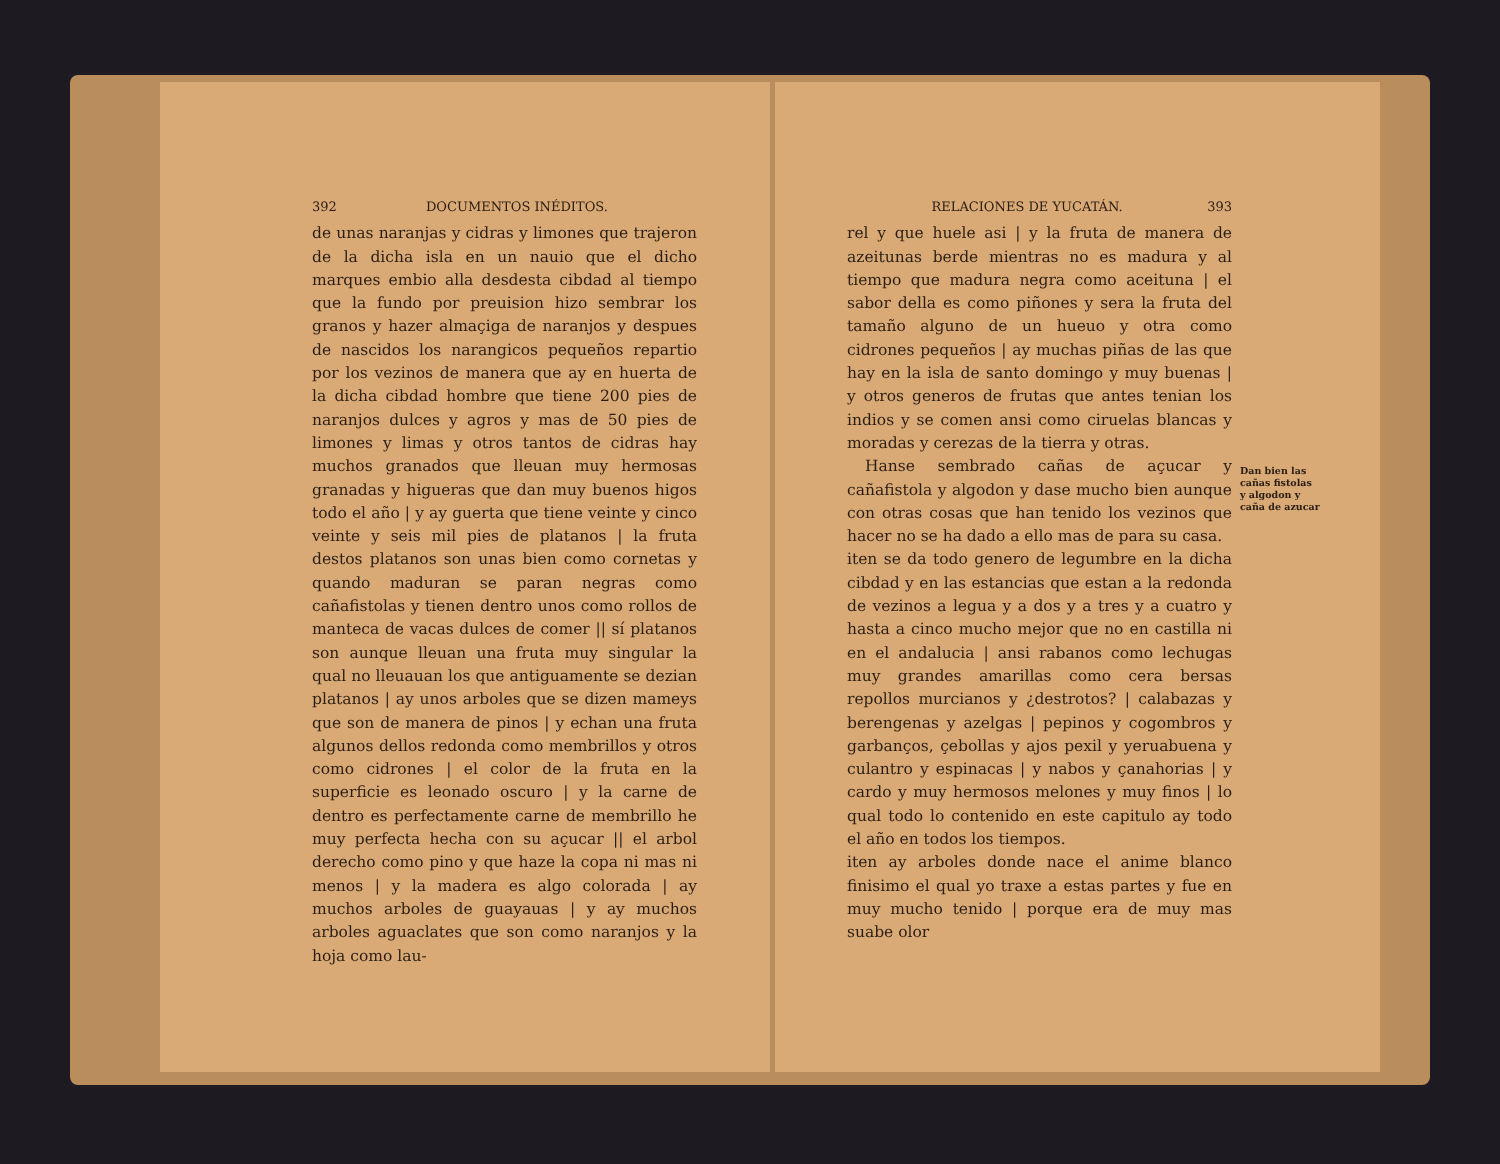392 DOCUMENTOS INÉDITOS.
de unas naranjas y cidras y limones que trajeron de la dicha isla en un nauio que el dicho marques embio alla desdesta cibdad al tiempo que la fundo por preuision hizo sembrar los granos y hazer almaçiga de naranjos y despues de nascidos los narangicos pequeños repartio por los vezinos de manera que ay en huerta de la dicha cibdad hombre que tiene 200 pies de naranjos dulces y agros y mas de 50 pies de limones y limas y otros tantos de cidras hay muchos granados que lleuan muy hermosas granadas y higueras que dan muy buenos higos todo el año | y ay guerta que tiene veinte y cinco veinte y seis mil pies de platanos | la fruta destos platanos son unas bien como cornetas y quando maduran se paran negras como cañafistolas y tienen dentro unos como rollos de manteca de vacas dulces de comer || sí platanos son aunque lleuan una fruta muy singular la qual no lleuauan los que antiguamente se dezian platanos | ay unos arboles que se dizen mameys que son de manera de pinos | y echan una fruta algunos dellos redonda como membrillos y otros como cidrones | el color de la fruta en la superficie es leonado oscuro | y la carne de dentro es perfectamente carne de membrillo he muy perfecta hecha con su açucar || el arbol derecho como pino y que haze la copa ni mas ni menos | y la madera es algo colorada | ay muchos arboles de guayauas | y ay muchos arboles aguaclates que son como naranjos y la hoja como lau-
RELACIONES DE YUCATÁN. 393
rel y que huele asi | y la fruta de manera de azeitunas berde mientras no es madura y al tiempo que madura negra como aceituna | el sabor della es como piñones y sera la fruta del tamaño alguno de un hueuo y otra como cidrones pequeños | ay muchas piñas de las que hay en la isla de santo domingo y muy buenas | y otros generos de frutas que antes tenian los indios y se comen ansi como ciruelas blancas y moradas y cerezas de la tierra y otras.
Hanse sembrado cañas de açucar y cañafistola y algodon y dase mucho bien aunque con otras cosas que han tenido los vezinos que hacer no se ha dado a ello mas de para su casa.
iten se da todo genero de legumbre en la dicha cibdad y en las estancias que estan a la redonda de vezinos a legua y a dos y a tres y a cuatro y hasta a cinco mucho mejor que no en castilla ni en el andalucia | ansi rabanos como lechugas muy grandes amarillas como cera bersas repollos murcianos y ¿destrotos? | calabazas y berengenas y azelgas | pepinos y cogombros y garbanços, çebollas y ajos pexil y yeruabuena y culantro y espinacas | y nabos y çanahorias | y cardo y muy hermosos melones y muy finos | lo qual todo lo contenido en este capitulo ay todo el año en todos los tiempos.
iten ay arboles donde nace el anime blanco finisimo el qual yo traxe a estas partes y fue en muy mucho tenido | porque era de muy mas suabe olor
Dan bien las cañas fistolas y algodon y caña de azucar